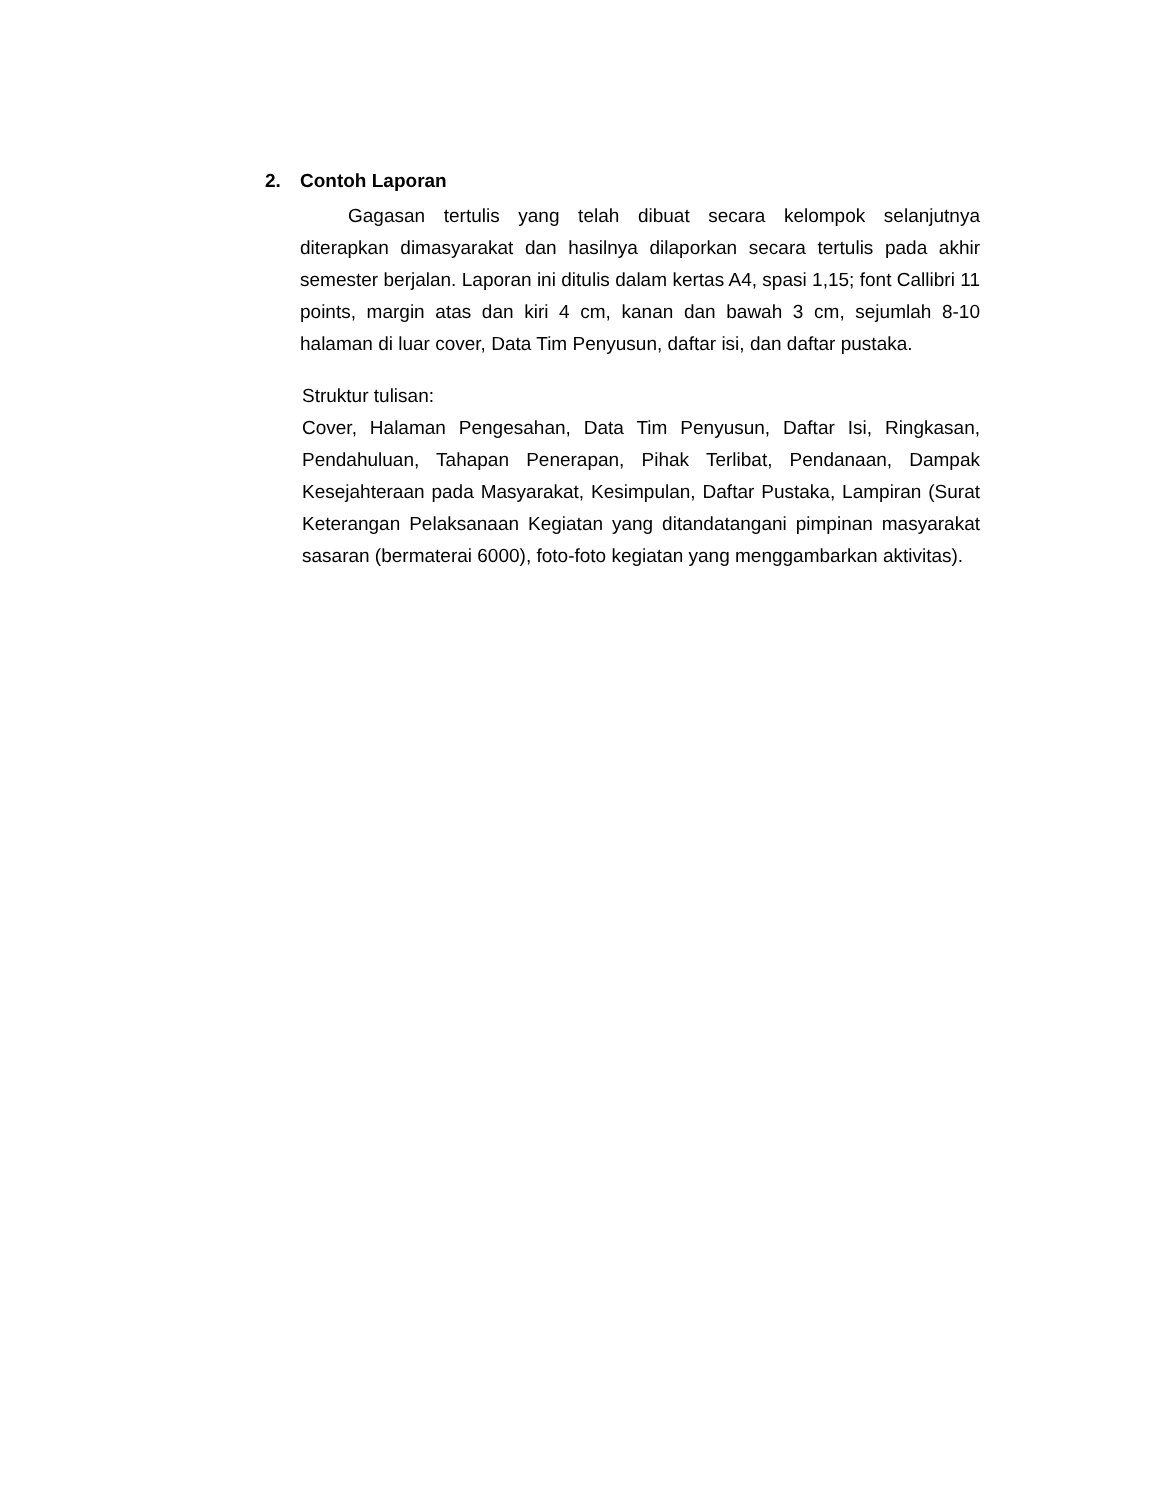2. Contoh Laporan
Gagasan tertulis yang telah dibuat secara kelompok selanjutnya diterapkan dimasyarakat dan hasilnya dilaporkan secara tertulis pada akhir semester berjalan. Laporan ini ditulis dalam kertas A4, spasi 1,15; font Callibri 11 points, margin atas dan kiri 4 cm, kanan dan bawah 3 cm, sejumlah 8-10 halaman di luar cover, Data Tim Penyusun, daftar isi, dan daftar pustaka.
Struktur tulisan:
Cover, Halaman Pengesahan, Data Tim Penyusun, Daftar Isi, Ringkasan, Pendahuluan, Tahapan Penerapan, Pihak Terlibat, Pendanaan, Dampak Kesejahteraan pada Masyarakat, Kesimpulan, Daftar Pustaka, Lampiran (Surat Keterangan Pelaksanaan Kegiatan yang ditandatangani pimpinan masyarakat sasaran (bermaterai 6000), foto-foto kegiatan yang menggambarkan aktivitas).